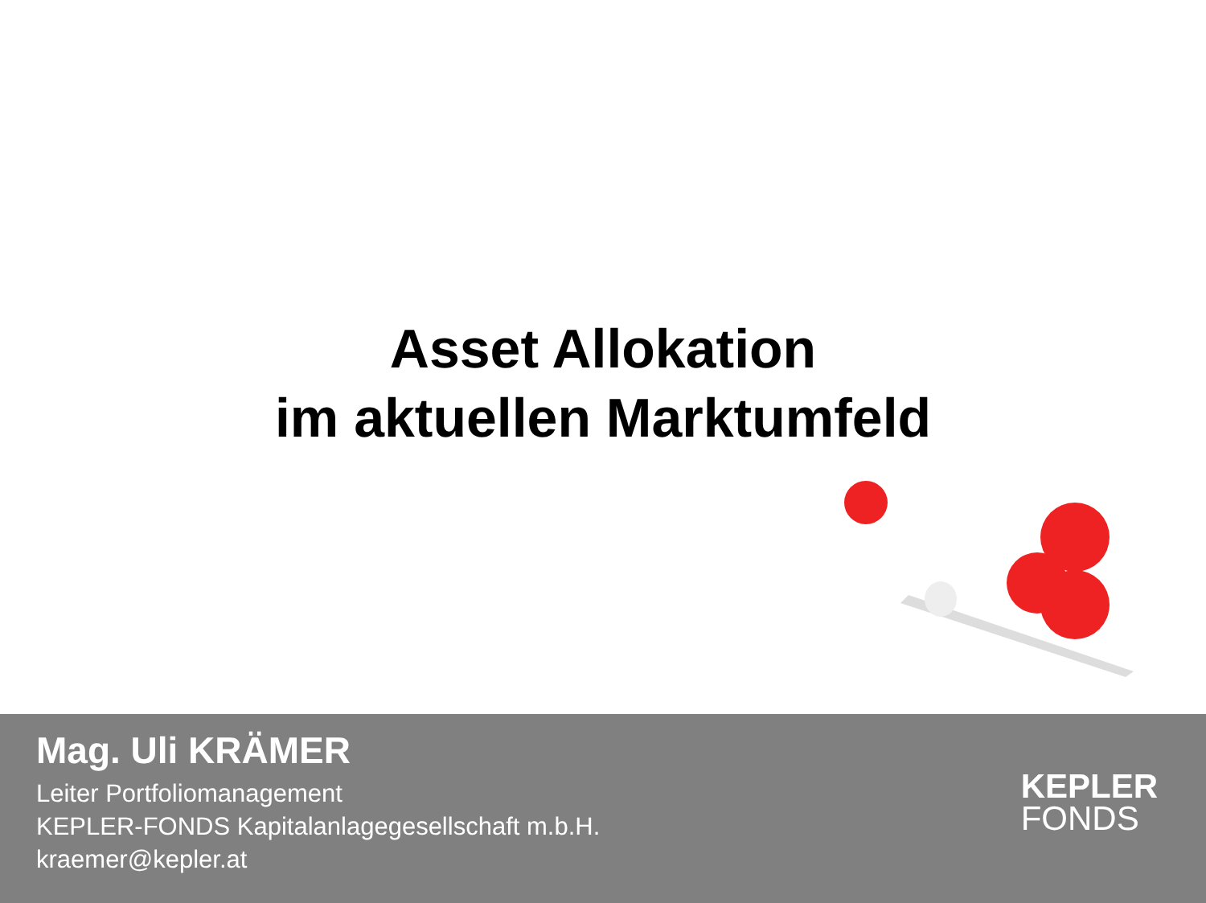Asset Allokation
im aktuellen Marktumfeld
Mag. Uli KRÄMER
Leiter Portfoliomanagement
KEPLER-FONDS Kapitalanlagegesellschaft m.b.H.
kraemer@kepler.at
KEPLER
FONDS